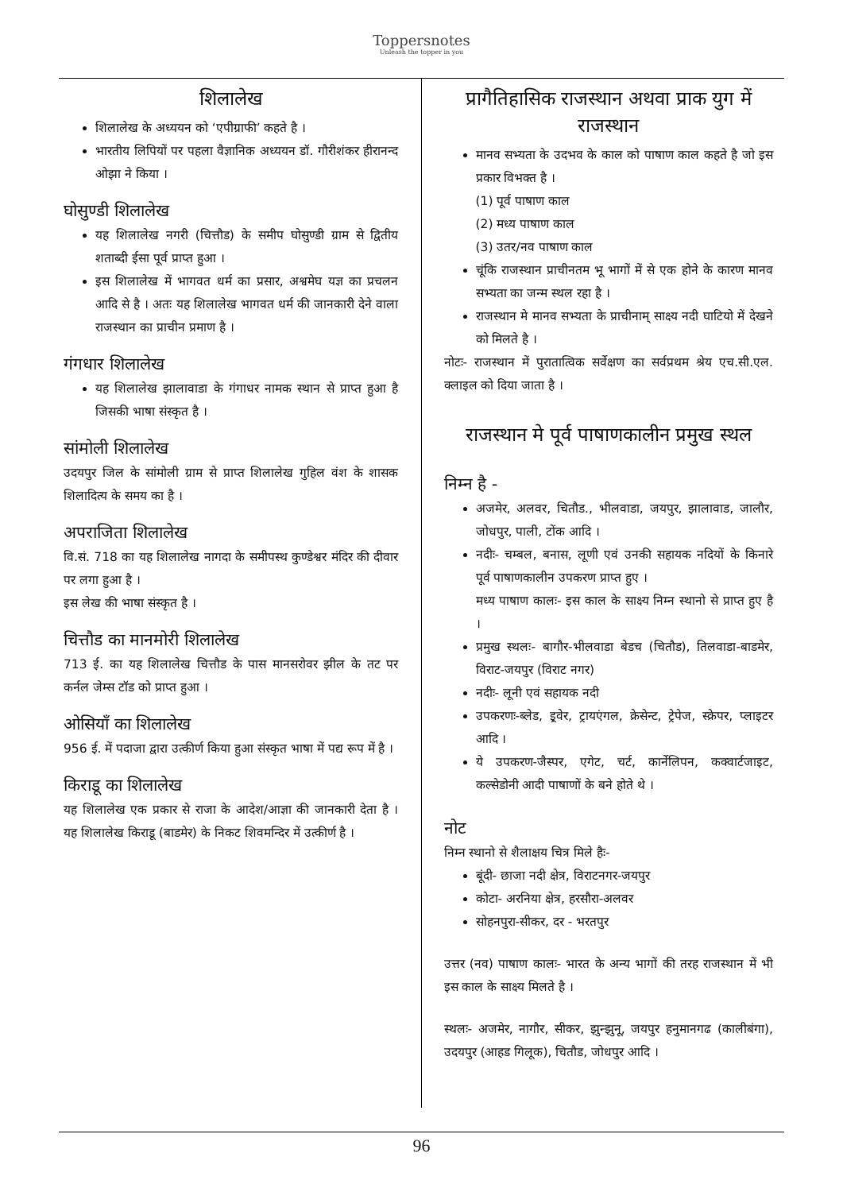Toppersnotes
Unleash the topper in you
शिलालेख
शिलालेख के अध्ययन को ‘एपीग्राफी’ कहते है ।
भारतीय लिपियों पर पहला वैज्ञानिक अध्ययन डॉ. गौरीशंकर हीरानन्द ओझा ने किया ।
घोसुण्डी शिलालेख
यह शिलालेख नगरी (चित्तौड) के समीप घोसुण्डी ग्राम से द्वितीय शताब्दी ईसा पूर्व प्राप्त हुआ ।
इस शिलालेख में भागवत धर्म का प्रसार, अश्वमेघ यज्ञ का प्रचलन आदि से है । अतः यह शिलालेख भागवत धर्म की जानकारी देने वाला राजस्थान का प्राचीन प्रमाण है ।
गंगधार शिलालेख
यह शिलालेख झालावाडा के गंगाधर नामक स्थान से प्राप्त हुआ है जिसकी भाषा संस्कृत है ।
सांमोली शिलालेख
उदयपुर जिल के सांमोली ग्राम से प्राप्त शिलालेख गुहिल वंश के शासक शिलादित्य के समय का है ।
अपराजिता शिलालेख
वि.सं. 718 का यह शिलालेख नागदा के समीपस्थ कुण्डेश्वर मंदिर की दीवार पर लगा हुआ है ।
इस लेख की भाषा संस्कृत है ।
चित्तौड का मानमोरी शिलालेख
713 ई. का यह शिलालेख चित्तौड के पास मानसरोवर झील के तट पर कर्नल जेम्स टॉड को प्राप्त हुआ ।
ओसियाँ का शिलालेख
956 ई. में पदाजा द्वारा उत्कीर्ण किया हुआ संस्कृत भाषा में पद्य रूप में है ।
किराडू का शिलालेख
यह शिलालेख एक प्रकार से राजा के आदेश/आज्ञा की जानकारी देता है । यह शिलालेख किराडू (बाडमेर) के निकट शिवमन्दिर में उत्कीर्ण है ।
प्रागैतिहासिक राजस्थान अथवा प्राक युग में राजस्थान
मानव सभ्यता के उदभव के काल को पाषाण काल कहते है जो इस प्रकार विभक्त है ।
(1) पूर्व पाषाण काल
(2) मध्य पाषाण काल
(3) उतर/नव पाषाण काल
चूंकि राजस्थान प्राचीनतम भू भागों में से एक होने के कारण मानव सभ्यता का जन्म स्थल रहा है ।
राजस्थान मे मानव सभ्यता के प्राचीनाम् साक्ष्य नदी घाटियो में देखने को मिलते है ।
नोटः- राजस्थान में पुरातात्विक सर्वेक्षण का सर्वप्रथम श्रेय एच.सी.एल. क्लाइल को दिया जाता है ।
राजस्थान मे पूर्व पाषाणकालीन प्रमुख स्थल
निम्न है -
अजमेर, अलवर, चितौड., भीलवाडा, जयपुर, झालावाड, जालौर, जोधपुर, पाली, टोंक आदि ।
नदीः- चम्बल, बनास, लूणी एवं उनकी सहायक नदियों के किनारे पूर्व पाषाणकालीन उपकरण प्राप्त हुए ।
मध्य पाषाण कालः- इस काल के साक्ष्य निम्न स्थानो से प्राप्त हुए है ।
प्रमुख स्थलः- बागौर-भीलवाडा बेडच (चितौड), तिलवाडा-बाडमेर, विराट-जयपुर (विराट नगर)
नदीः- लूनी एवं सहायक नदी
उपकरणः-ब्लेड, इ्रवेर, ट्रायएंगल, क्रेसेन्ट, ट्रेपेज, स्क्रेपर, प्लाइटर आदि ।
ये उपकरण-जैस्पर, एगेट, चर्ट, कार्नेलिपन, कक्वार्टजाइट, कल्सेडोनी आदी पाषाणों के बने होते थे ।
नोट
निम्न स्थानो से शैलाक्षय चित्र मिले हैः-
बूंदी- छाजा नदी क्षेत्र, विराटनगर-जयपुर
कोटा- अरनिया क्षेत्र, हरसौरा-अलवर
सोहनपुरा-सीकर, दर - भरतपुर
उत्तर (नव) पाषाण कालः- भारत के अन्य भागों की तरह राजस्थान में भी इस काल के साक्ष्य मिलते है ।
स्थलः- अजमेर, नागौर, सीकर, झुन्झुनू, जयपुर हनुमानगढ (कालीबंगा), उदयपुर (आहड गिलूक), चितौड, जोधपुर आदि ।
96